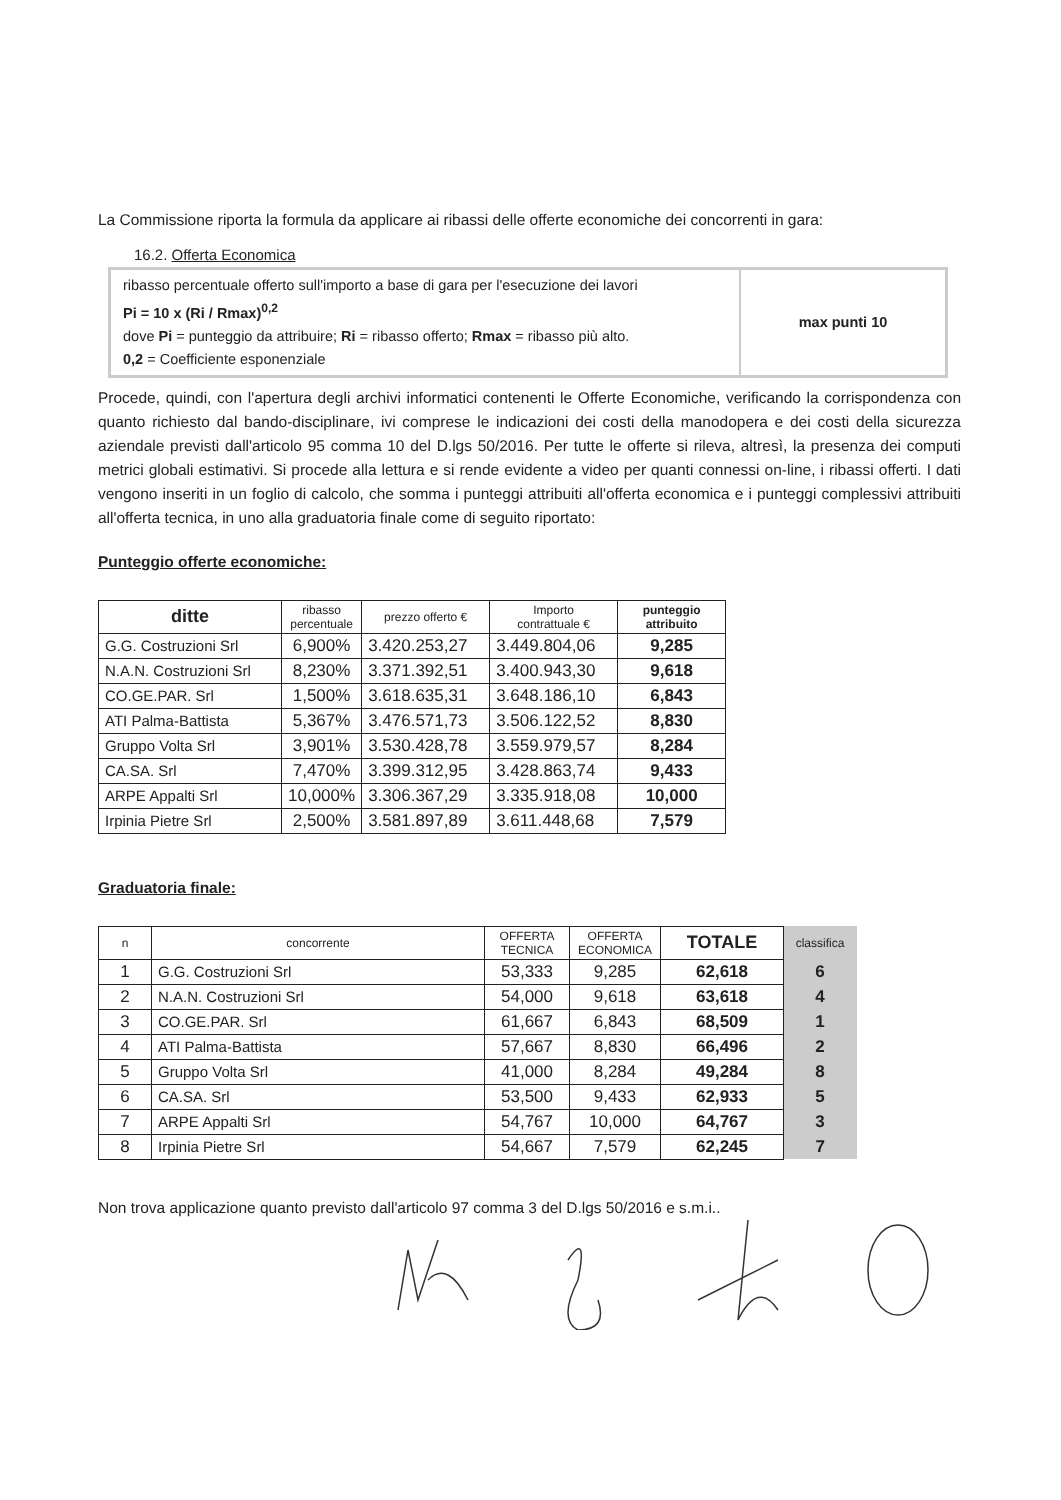La Commissione riporta la formula da applicare ai ribassi delle offerte economiche dei concorrenti in gara:
16.2. Offerta Economica
| ribasso percentuale offerto sull'importo a base di gara per l'esecuzione dei lavori Pi = 10 x (Ri / Rmax)<sup>0,2</sup> dove Pi = punteggio da attribuire; Ri = ribasso offerto; Rmax = ribasso più alto. 0,2 = Coefficiente esponenziale | max punti 10 |
Procede, quindi, con l'apertura degli archivi informatici contenenti le Offerte Economiche, verificando la corrispondenza con quanto richiesto dal bando-disciplinare, ivi comprese le indicazioni dei costi della manodopera e dei costi della sicurezza aziendale previsti dall'articolo 95 comma 10 del D.lgs 50/2016. Per tutte le offerte si rileva, altresì, la presenza dei computi metrici globali estimativi. Si procede alla lettura e si rende evidente a video per quanti connessi on-line, i ribassi offerti. I dati vengono inseriti in un foglio di calcolo, che somma i punteggi attribuiti all'offerta economica e i punteggi complessivi attribuiti all'offerta tecnica, in uno alla graduatoria finale come di seguito riportato:
Punteggio offerte economiche:
| ditte | ribasso percentuale | prezzo offerto € | Importo contrattuale € | punteggio attribuito |
| --- | --- | --- | --- | --- |
| G.G. Costruzioni Srl | 6,900% | 3.420.253,27 | 3.449.804,06 | 9,285 |
| N.A.N. Costruzioni Srl | 8,230% | 3.371.392,51 | 3.400.943,30 | 9,618 |
| CO.GE.PAR. Srl | 1,500% | 3.618.635,31 | 3.648.186,10 | 6,843 |
| ATI Palma-Battista | 5,367% | 3.476.571,73 | 3.506.122,52 | 8,830 |
| Gruppo Volta Srl | 3,901% | 3.530.428,78 | 3.559.979,57 | 8,284 |
| CA.SA. Srl | 7,470% | 3.399.312,95 | 3.428.863,74 | 9,433 |
| ARPE Appalti Srl | 10,000% | 3.306.367,29 | 3.335.918,08 | 10,000 |
| Irpinia Pietre Srl | 2,500% | 3.581.897,89 | 3.611.448,68 | 7,579 |
Graduatoria finale:
| n | concorrente | OFFERTA TECNICA | OFFERTA ECONOMICA | TOTALE | classifica |
| --- | --- | --- | --- | --- | --- |
| 1 | G.G. Costruzioni Srl | 53,333 | 9,285 | 62,618 | 6 |
| 2 | N.A.N. Costruzioni Srl | 54,000 | 9,618 | 63,618 | 4 |
| 3 | CO.GE.PAR. Srl | 61,667 | 6,843 | 68,509 | 1 |
| 4 | ATI Palma-Battista | 57,667 | 8,830 | 66,496 | 2 |
| 5 | Gruppo Volta Srl | 41,000 | 8,284 | 49,284 | 8 |
| 6 | CA.SA. Srl | 53,500 | 9,433 | 62,933 | 5 |
| 7 | ARPE Appalti Srl | 54,767 | 10,000 | 64,767 | 3 |
| 8 | Irpinia Pietre Srl | 54,667 | 7,579 | 62,245 | 7 |
Non trova applicazione quanto previsto dall'articolo 97 comma 3 del D.lgs 50/2016 e s.m.i..